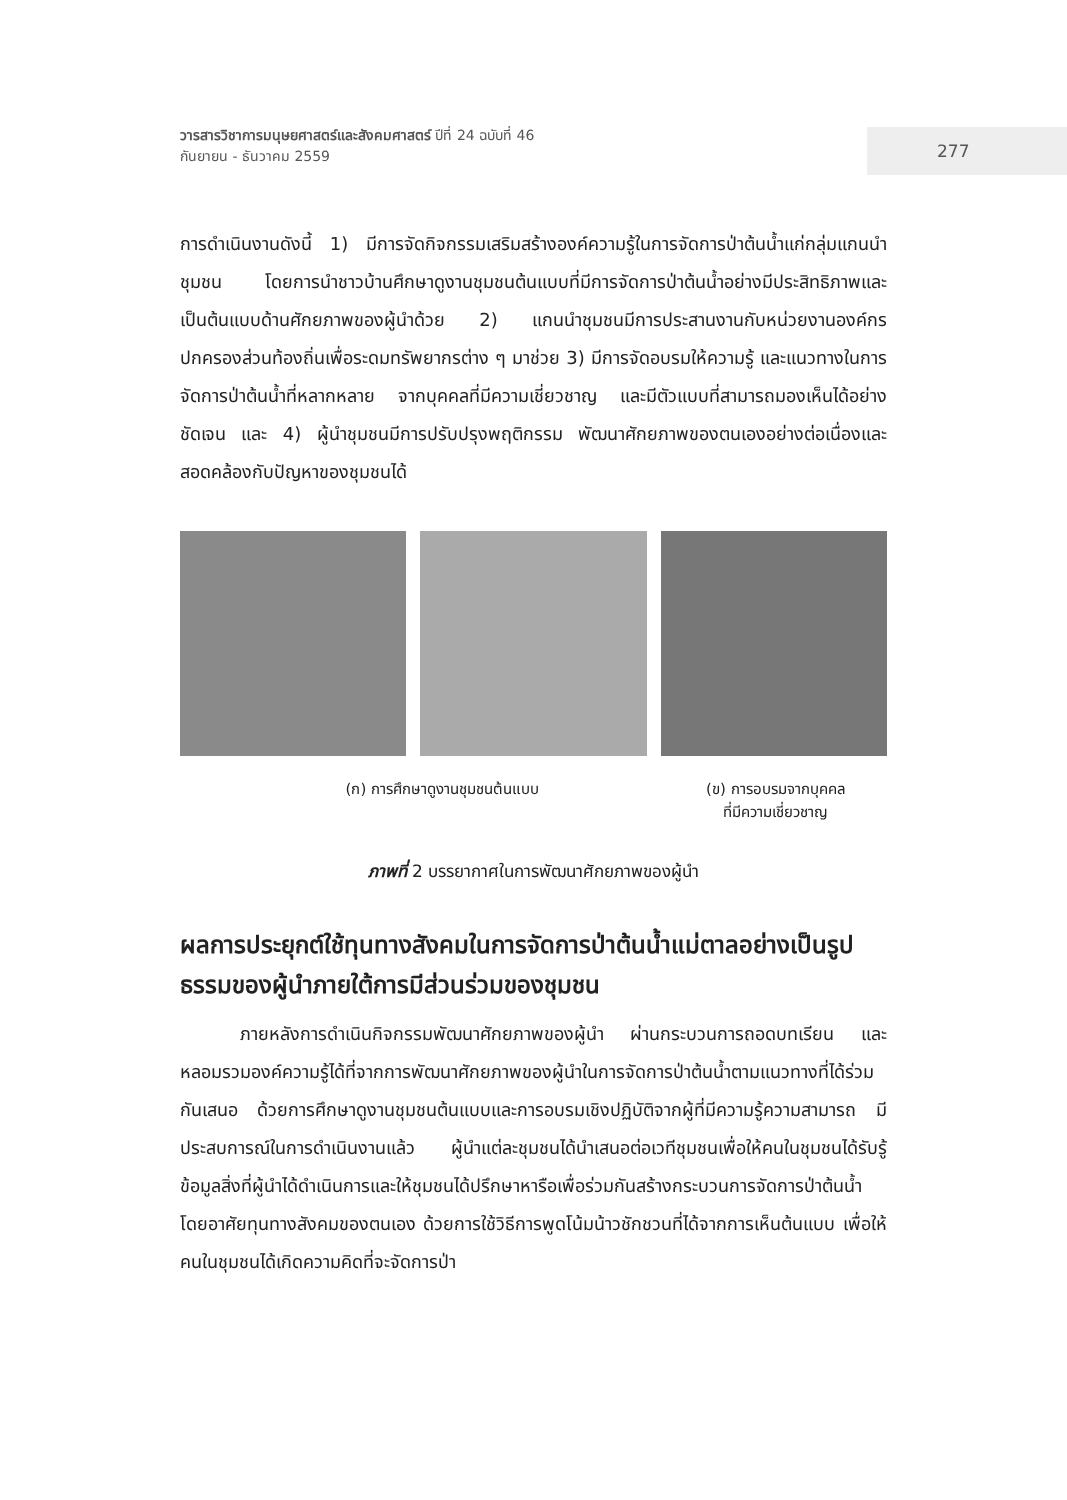วารสารวิชาการมนุษยศาสตร์และสังคมศาสตร์ ปีที่ 24 ฉบับที่ 46
กันยายน - ธันวาคม 2559
277
การดำเนินงานดังนี้ 1) มีการจัดกิจกรรมเสริมสร้างองค์ความรู้ในการจัดการป่าต้นน้ำแก่กลุ่มแกนนำชุมชน โดยการนำชาวบ้านศึกษาดูงานชุมชนต้นแบบที่มีการจัดการป่าต้นน้ำอย่างมีประสิทธิภาพและเป็นต้นแบบด้านศักยภาพของผู้นำด้วย 2) แกนนำชุมชนมีการประสานงานกับหน่วยงานองค์กรปกครองส่วนท้องถิ่นเพื่อระดมทรัพยากรต่าง ๆ มาช่วย 3) มีการจัดอบรมให้ความรู้ และแนวทางในการจัดการป่าต้นน้ำที่หลากหลาย จากบุคคลที่มีความเชี่ยวชาญ และมีตัวแบบที่สามารถมองเห็นได้อย่างชัดเจน และ 4) ผู้นำชุมชนมีการปรับปรุงพฤติกรรม พัฒนาศักยภาพของตนเองอย่างต่อเนื่องและสอดคล้องกับปัญหาของชุมชนได้
(ก) การศึกษาดูงานชุมชนต้นแบบ (ข) การอบรมจากบุคคล
ที่มีความเชี่ยวชาญ
ภาพที่ 2 บรรยากาศในการพัฒนาศักยภาพของผู้นำ
ผลการประยุกต์ใช้ทุนทางสังคมในการจัดการป่าต้นน้ำแม่ตาลอย่างเป็นรูปธรรมของผู้นำภายใต้การมีส่วนร่วมของชุมชน
ภายหลังการดำเนินกิจกรรมพัฒนาศักยภาพของผู้นำ ผ่านกระบวนการถอดบทเรียน และหลอมรวมองค์ความรู้ได้ที่จากการพัฒนาศักยภาพของผู้นำในการจัดการป่าต้นน้ำตามแนวทางที่ได้ร่วมกันเสนอ ด้วยการศึกษาดูงานชุมชนต้นแบบและการอบรมเชิงปฏิบัติจากผู้ที่มีความรู้ความสามารถ มีประสบการณ์ในการดำเนินงานแล้ว ผู้นำแต่ละชุมชนได้นำเสนอต่อเวทีชุมชนเพื่อให้คนในชุมชนได้รับรู้ข้อมูลสิ่งที่ผู้นำได้ดำเนินการและให้ชุมชนได้ปรึกษาหารือเพื่อร่วมกันสร้างกระบวนการจัดการป่าต้นน้ำโดยอาศัยทุนทางสังคมของตนเอง ด้วยการใช้วิธีการพูดโน้มน้าวชักชวนที่ได้จากการเห็นต้นแบบ เพื่อให้คนในชุมชนได้เกิดความคิดที่จะจัดการป่า